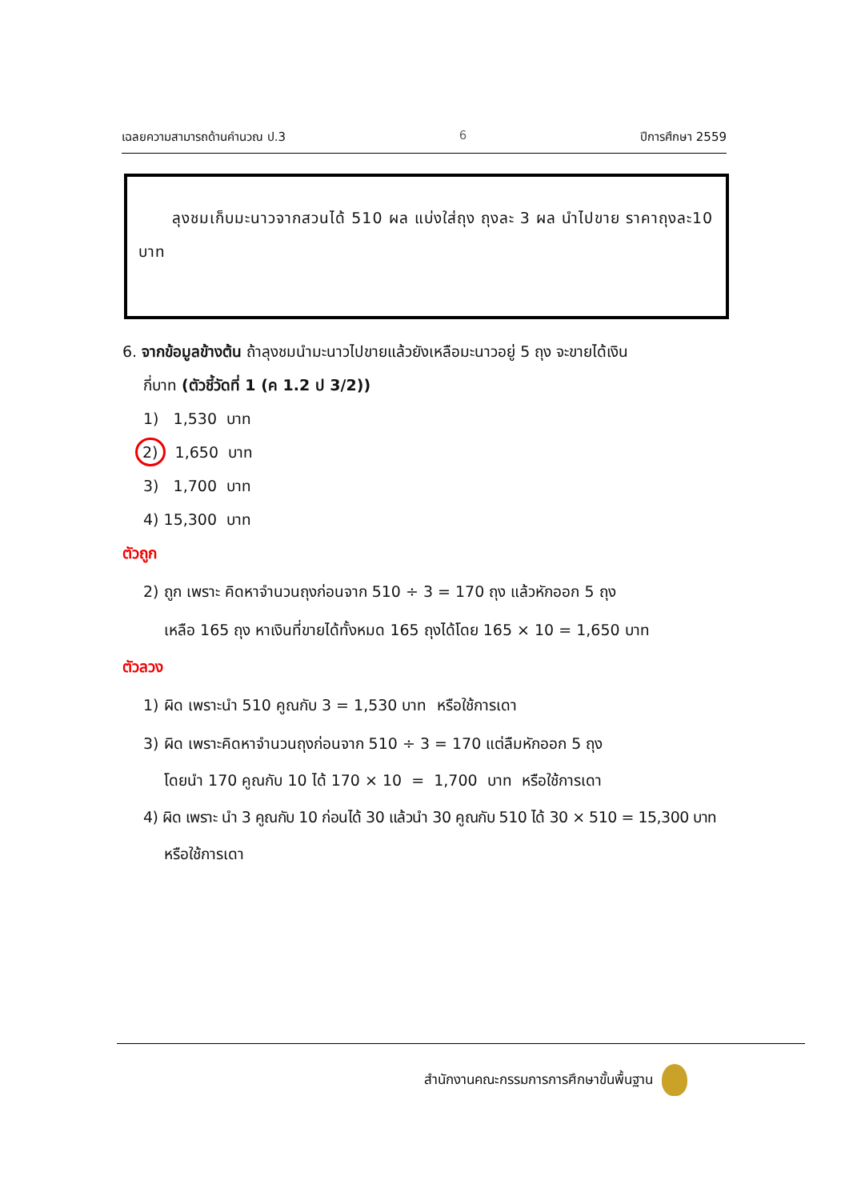เฉลยความสามารถด้านคำนวณ ป.3 6 ปีการศึกษา 2559
ลุงชมเก็บมะนาวจากสวนได้ 510 ผล แบ่งใส่ถุง ถุงละ 3 ผล นำไปขาย ราคาถุงละ10 บาท
6. จากข้อมูลข้างต้น ถ้าลุงชมนำมะนาวไปขายแล้วยังเหลือมะนาวอยู่ 5 ถุง จะขายได้เงิน
กี่บาท (ตัวชี้วัดที่ 1 (ค 1.2 ป 3/2))
1) 1,530 บาท
2) 1,650 บาท
3) 1,700 บาท
4) 15,300 บาท
ตัวถูก
2) ถูก เพราะ คิดหาจำนวนถุงก่อนจาก 510 ÷ 3 = 170 ถุง แล้วหักออก 5 ถุง
เหลือ 165 ถุง หาเงินที่ขายได้ทั้งหมด 165 ถุงได้โดย 165 × 10 = 1,650 บาท
ตัวลวง
1) ผิด เพราะนำ 510 คูณกับ 3 = 1,530 บาท หรือใช้การเดา
3) ผิด เพราะคิดหาจำนวนถุงก่อนจาก 510 ÷ 3 = 170 แต่ลืมหักออก 5 ถุง
โดยนำ 170 คูณกับ 10 ได้ 170 × 10 = 1,700 บาท หรือใช้การเดา
4) ผิด เพราะ นำ 3 คูณกับ 10 ก่อนได้ 30 แล้วนำ 30 คูณกับ 510 ได้ 30 × 510 = 15,300 บาท
หรือใช้การเดา
สำนักงานคณะกรรมการการศึกษาขั้นพื้นฐาน